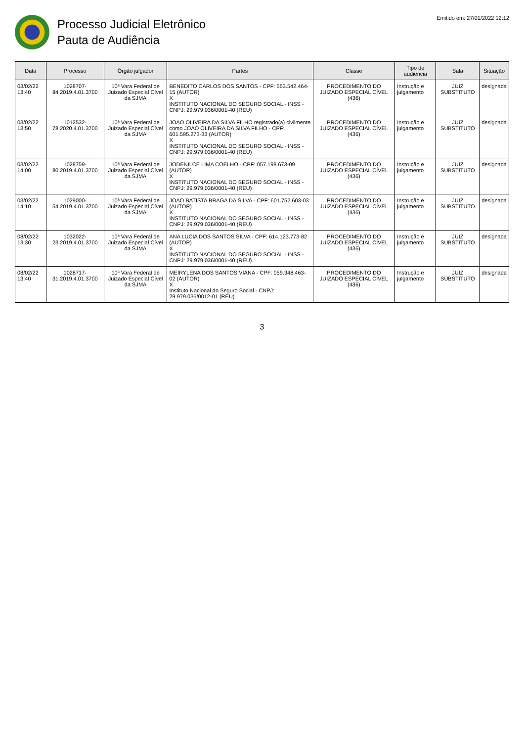Processo Judicial Eletrônico
Pauta de Audiência
Emitido em: 27/01/2022 12:12
| Data | Processo | Órgão julgador | Partes | Classe | Tipo de audiência | Sala | Situação |
| --- | --- | --- | --- | --- | --- | --- | --- |
| 03/02/22 13:40 | 1028707-84.2019.4.01.3700 | 10ª Vara Federal de Juizado Especial Cível da SJMA | BENEDITO CARLOS DOS SANTOS - CPF: 553.542.464-15 (AUTOR) X INSTITUTO NACIONAL DO SEGURO SOCIAL - INSS - CNPJ: 29.979.036/0001-40 (REU) | PROCEDIMENTO DO JUIZADO ESPECIAL CÍVEL (436) | Instrução e julgamento | JUIZ SUBSTITUTO | designada |
| 03/02/22 13:50 | 1012532-78.2020.4.01.3700 | 10ª Vara Federal de Juizado Especial Cível da SJMA | JOAO OLIVEIRA DA SILVA FILHO registrado(a) civilmente como JOAO OLIVEIRA DA SILVA FILHO - CPF: 601.595.273-33 (AUTOR) X INSTITUTO NACIONAL DO SEGURO SOCIAL - INSS - CNPJ: 29.979.036/0001-40 (REU) | PROCEDIMENTO DO JUIZADO ESPECIAL CÍVEL (436) | Instrução e julgamento | JUIZ SUBSTITUTO | designada |
| 03/02/22 14:00 | 1028759-80.2019.4.01.3700 | 10ª Vara Federal de Juizado Especial Cível da SJMA | JODENILCE LIMA COELHO - CPF: 057.198.673-09 (AUTOR) X INSTITUTO NACIONAL DO SEGURO SOCIAL - INSS - CNPJ: 29.979.036/0001-40 (REU) | PROCEDIMENTO DO JUIZADO ESPECIAL CÍVEL (436) | Instrução e julgamento | JUIZ SUBSTITUTO | designada |
| 03/02/22 14:10 | 1029000-54.2019.4.01.3700 | 10ª Vara Federal de Juizado Especial Cível da SJMA | JOAO BATISTA BRAGA DA SILVA - CPF: 601.752.603-03 (AUTOR) X INSTITUTO NACIONAL DO SEGURO SOCIAL - INSS - CNPJ: 29.979.036/0001-40 (REU) | PROCEDIMENTO DO JUIZADO ESPECIAL CÍVEL (436) | Instrução e julgamento | JUIZ SUBSTITUTO | designada |
| 08/02/22 13:30 | 1032022-23.2019.4.01.3700 | 10ª Vara Federal de Juizado Especial Cível da SJMA | ANA LUCIA DOS SANTOS SILVA - CPF: 614.123.773-82 (AUTOR) X INSTITUTO NACIONAL DO SEGURO SOCIAL - INSS - CNPJ: 29.979.036/0001-40 (REU) | PROCEDIMENTO DO JUIZADO ESPECIAL CÍVEL (436) | Instrução e julgamento | JUIZ SUBSTITUTO | designada |
| 08/02/22 13:40 | 1028717-31.2019.4.01.3700 | 10ª Vara Federal de Juizado Especial Cível da SJMA | MEIRYLENA DOS SANTOS VIANA - CPF: 059.348.463-02 (AUTOR) X Instituto Nacional do Seguro Social - CNPJ: 29.979.036/0012-01 (REU) | PROCEDIMENTO DO JUIZADO ESPECIAL CÍVEL (436) | Instrução e julgamento | JUIZ SUBSTITUTO | designada |
3